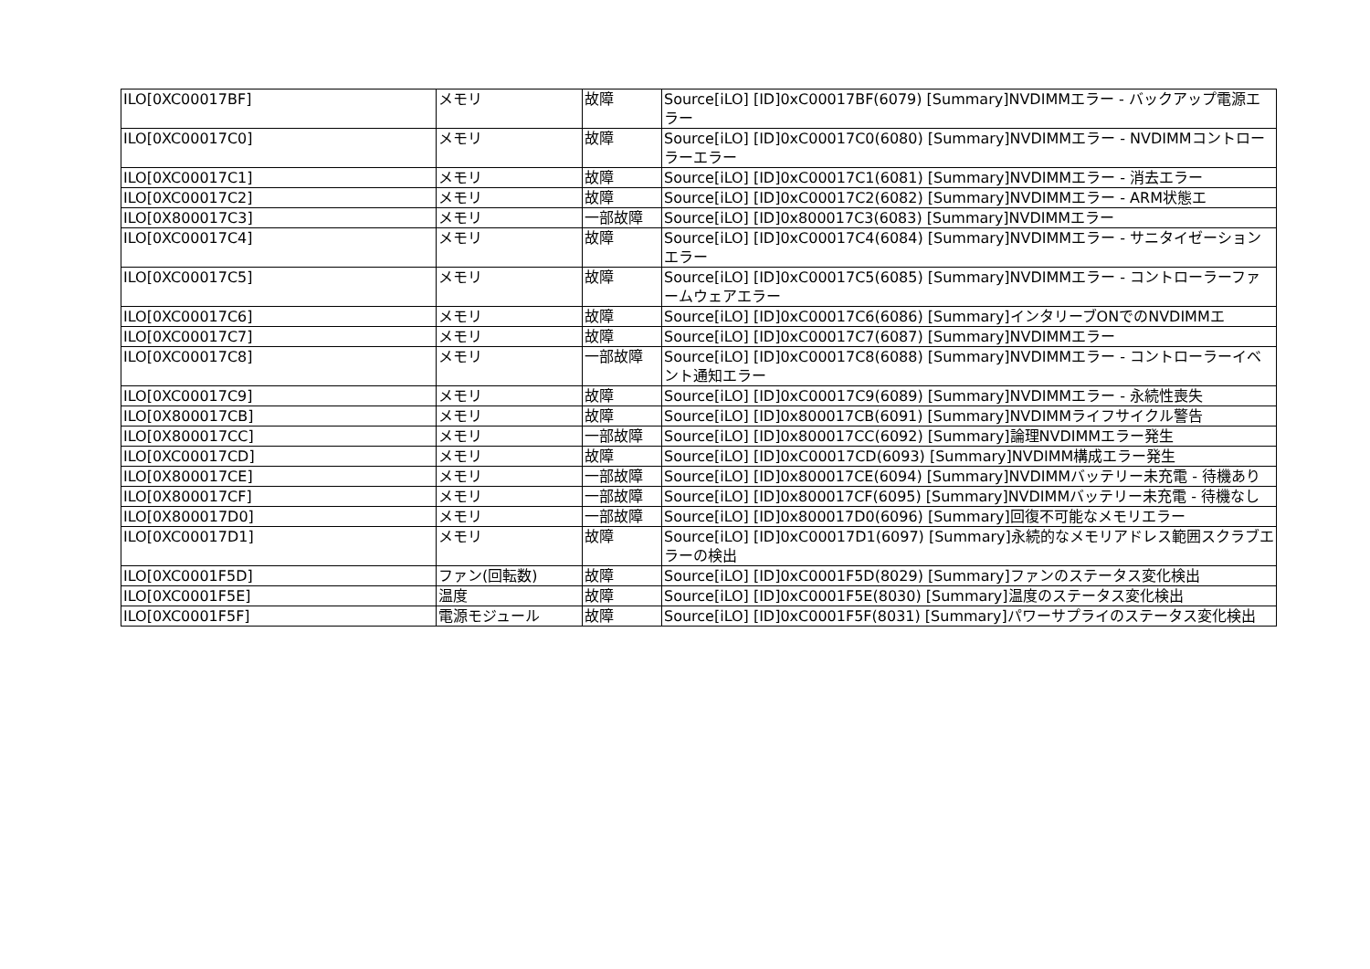| ILO[0XC00017BF] | メモリ | 故障 | Source[iLO] [ID]0xC00017BF(6079) [Summary]NVDIMMエラー - バックアップ電源エラー |
| ILO[0XC00017C0] | メモリ | 故障 | Source[iLO] [ID]0xC00017C0(6080) [Summary]NVDIMMエラー - NVDIMMコントローラーエラー |
| ILO[0XC00017C1] | メモリ | 故障 | Source[iLO] [ID]0xC00017C1(6081) [Summary]NVDIMMエラー - 消去エラー |
| ILO[0XC00017C2] | メモリ | 故障 | Source[iLO] [ID]0xC00017C2(6082) [Summary]NVDIMMエラー - ARM状態エ |
| ILO[0X800017C3] | メモリ | 一部故障 | Source[iLO] [ID]0x800017C3(6083) [Summary]NVDIMMエラー |
| ILO[0XC00017C4] | メモリ | 故障 | Source[iLO] [ID]0xC00017C4(6084) [Summary]NVDIMMエラー - サニタイゼーションエラー |
| ILO[0XC00017C5] | メモリ | 故障 | Source[iLO] [ID]0xC00017C5(6085) [Summary]NVDIMMエラー - コントローラーファームウェアエラー |
| ILO[0XC00017C6] | メモリ | 故障 | Source[iLO] [ID]0xC00017C6(6086) [Summary]インタリーブONでのNVDIMMエ |
| ILO[0XC00017C7] | メモリ | 故障 | Source[iLO] [ID]0xC00017C7(6087) [Summary]NVDIMMエラー |
| ILO[0XC00017C8] | メモリ | 一部故障 | Source[iLO] [ID]0xC00017C8(6088) [Summary]NVDIMMエラー - コントローラーイベント通知エラー |
| ILO[0XC00017C9] | メモリ | 故障 | Source[iLO] [ID]0xC00017C9(6089) [Summary]NVDIMMエラー - 永続性喪失 |
| ILO[0X800017CB] | メモリ | 故障 | Source[iLO] [ID]0x800017CB(6091) [Summary]NVDIMMライフサイクル警告 |
| ILO[0X800017CC] | メモリ | 一部故障 | Source[iLO] [ID]0x800017CC(6092) [Summary]論理NVDIMMエラー発生 |
| ILO[0XC00017CD] | メモリ | 故障 | Source[iLO] [ID]0xC00017CD(6093) [Summary]NVDIMM構成エラー発生 |
| ILO[0X800017CE] | メモリ | 一部故障 | Source[iLO] [ID]0x800017CE(6094) [Summary]NVDIMMバッテリー未充電 - 待機あり |
| ILO[0X800017CF] | メモリ | 一部故障 | Source[iLO] [ID]0x800017CF(6095) [Summary]NVDIMMバッテリー未充電 - 待機なし |
| ILO[0X800017D0] | メモリ | 一部故障 | Source[iLO] [ID]0x800017D0(6096) [Summary]回復不可能なメモリエラー |
| ILO[0XC00017D1] | メモリ | 故障 | Source[iLO] [ID]0xC00017D1(6097) [Summary]永続的なメモリアドレス範囲スクラブエラーの検出 |
| ILO[0XC0001F5D] | ファン(回転数) | 故障 | Source[iLO] [ID]0xC0001F5D(8029) [Summary]ファンのステータス変化検出 |
| ILO[0XC0001F5E] | 温度 | 故障 | Source[iLO] [ID]0xC0001F5E(8030) [Summary]温度のステータス変化検出 |
| ILO[0XC0001F5F] | 電源モジュール | 故障 | Source[iLO] [ID]0xC0001F5F(8031) [Summary]パワーサプライのステータス変化検出 |